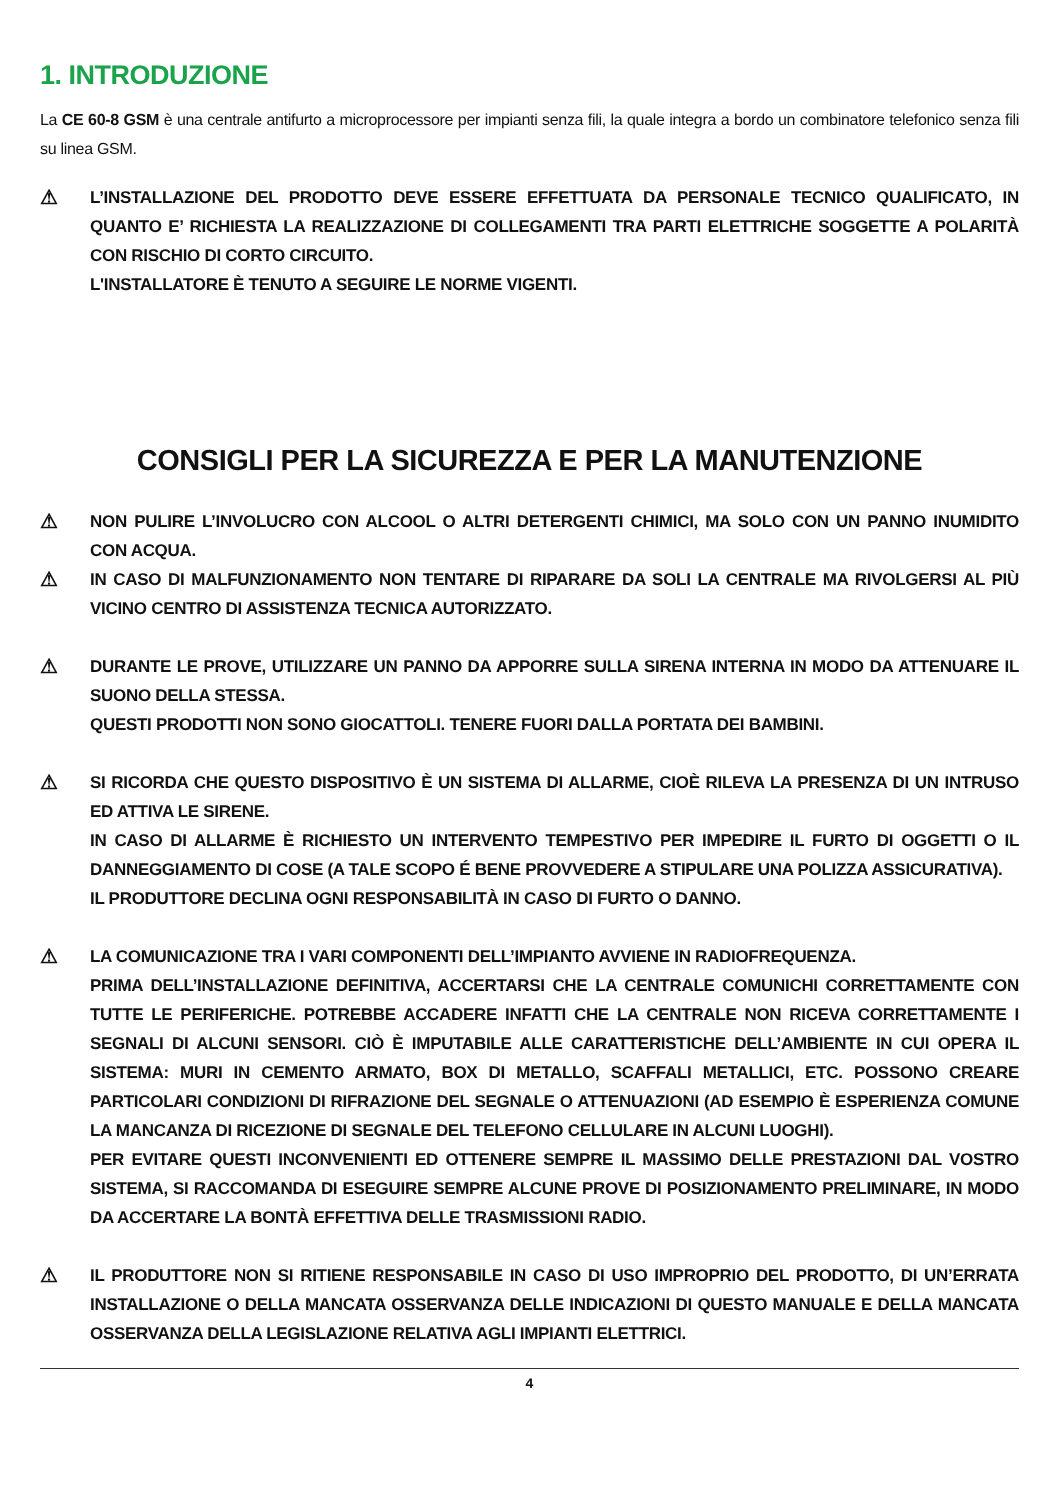1. INTRODUZIONE
La CE 60-8 GSM è una centrale antifurto a microprocessore per impianti senza fili, la quale integra a bordo un combinatore telefonico senza fili su linea GSM.
⚠
L’INSTALLAZIONE DEL PRODOTTO DEVE ESSERE EFFETTUATA DA PERSONALE TECNICO QUALIFICATO, IN QUANTO E’ RICHIESTA LA REALIZZAZIONE DI COLLEGAMENTI TRA PARTI ELETTRICHE SOGGETTE A POLARITÀ CON RISCHIO DI CORTO CIRCUITO.
L'INSTALLATORE È TENUTO A SEGUIRE LE NORME VIGENTI.
CONSIGLI PER LA SICUREZZA E PER LA MANUTENZIONE
⚠
NON PULIRE L’INVOLUCRO CON ALCOOL O ALTRI DETERGENTI CHIMICI, MA SOLO CON UN PANNO INUMIDITO CON ACQUA.
⚠
IN CASO DI MALFUNZIONAMENTO NON TENTARE DI RIPARARE DA SOLI LA CENTRALE MA RIVOLGERSI AL PIÙ VICINO CENTRO DI ASSISTENZA TECNICA AUTORIZZATO.
⚠
DURANTE LE PROVE, UTILIZZARE UN PANNO DA APPORRE SULLA SIRENA INTERNA IN MODO DA ATTENUARE IL SUONO DELLA STESSA.
QUESTI PRODOTTI NON SONO GIOCATTOLI. TENERE FUORI DALLA PORTATA DEI BAMBINI.
⚠
SI RICORDA CHE QUESTO DISPOSITIVO È UN SISTEMA DI ALLARME, CIOÈ RILEVA LA PRESENZA DI UN INTRUSO ED ATTIVA LE SIRENE.
IN CASO DI ALLARME È RICHIESTO UN INTERVENTO TEMPESTIVO PER IMPEDIRE IL FURTO DI OGGETTI O IL DANNEGGIAMENTO DI COSE (A TALE SCOPO É BENE PROVVEDERE A STIPULARE UNA POLIZZA ASSICURATIVA).
IL PRODUTTORE DECLINA OGNI RESPONSABILITÀ IN CASO DI FURTO O DANNO.
⚠
LA COMUNICAZIONE TRA I VARI COMPONENTI DELL’IMPIANTO AVVIENE IN RADIOFREQUENZA.
PRIMA DELL’INSTALLAZIONE DEFINITIVA, ACCERTARSI CHE LA CENTRALE COMUNICHI CORRETTAMENTE CON TUTTE LE PERIFERICHE. POTREBBE ACCADERE INFATTI CHE LA CENTRALE NON RICEVA CORRETTAMENTE I SEGNALI DI ALCUNI SENSORI. CIÒ È IMPUTABILE ALLE CARATTERISTICHE DELL’AMBIENTE IN CUI OPERA IL SISTEMA: MURI IN CEMENTO ARMATO, BOX DI METALLO, SCAFFALI METALLICI, ETC. POSSONO CREARE PARTICOLARI CONDIZIONI DI RIFRAZIONE DEL SEGNALE O ATTENUAZIONI (AD ESEMPIO È ESPERIENZA COMUNE LA MANCANZA DI RICEZIONE DI SEGNALE DEL TELEFONO CELLULARE IN ALCUNI LUOGHI).
PER EVITARE QUESTI INCONVENIENTI ED OTTENERE SEMPRE IL MASSIMO DELLE PRESTAZIONI DAL VOSTRO SISTEMA, SI RACCOMANDA DI ESEGUIRE SEMPRE ALCUNE PROVE DI POSIZIONAMENTO PRELIMINARE, IN MODO DA ACCERTARE LA BONTÀ EFFETTIVA DELLE TRASMISSIONI RADIO.
⚠
IL PRODUTTORE NON SI RITIENE RESPONSABILE IN CASO DI USO IMPROPRIO DEL PRODOTTO, DI UN’ERRATA INSTALLAZIONE O DELLA MANCATA OSSERVANZA DELLE INDICAZIONI DI QUESTO MANUALE E DELLA MANCATA OSSERVANZA DELLA LEGISLAZIONE RELATIVA AGLI IMPIANTI ELETTRICI.
4